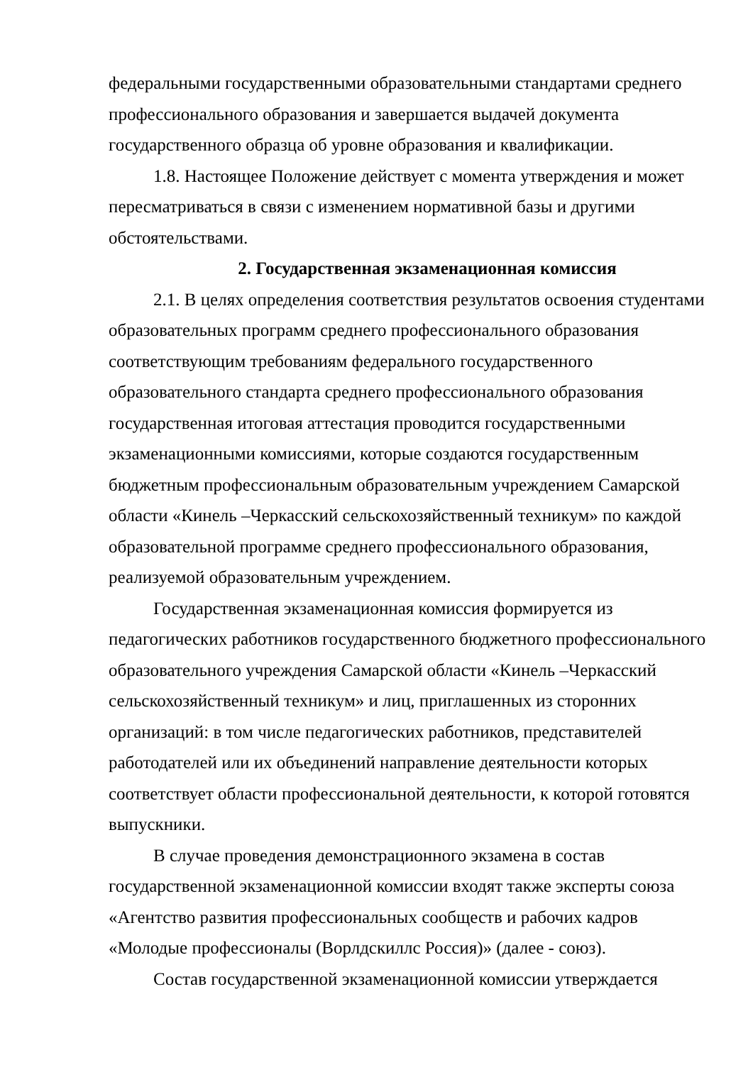федеральными государственными образовательными стандартами среднего профессионального образования и завершается выдачей документа государственного образца об уровне образования и квалификации.
1.8. Настоящее Положение действует с момента утверждения и может пересматриваться в связи с изменением нормативной базы и другими обстоятельствами.
2. Государственная экзаменационная комиссия
2.1. В целях определения соответствия результатов освоения студентами образовательных программ среднего профессионального образования соответствующим требованиям федерального государственного образовательного стандарта среднего профессионального образования государственная итоговая аттестация проводится государственными экзаменационными комиссиями, которые создаются государственным бюджетным профессиональным образовательным учреждением Самарской области «Кинель –Черкасский сельскохозяйственный техникум» по каждой образовательной программе среднего профессионального образования, реализуемой образовательным учреждением.
Государственная экзаменационная комиссия формируется из педагогических работников государственного бюджетного профессионального образовательного учреждения Самарской области «Кинель –Черкасский сельскохозяйственный техникум» и лиц, приглашенных из сторонних организаций: в том числе педагогических работников, представителей работодателей или их объединений направление деятельности которых соответствует области профессиональной деятельности, к которой готовятся выпускники.
В случае проведения демонстрационного экзамена в состав государственной экзаменационной комиссии входят также эксперты союза «Агентство развития профессиональных сообществ и рабочих кадров «Молодые профессионалы (Ворлдскиллс Россия)» (далее - союз).
Состав государственной экзаменационной комиссии утверждается